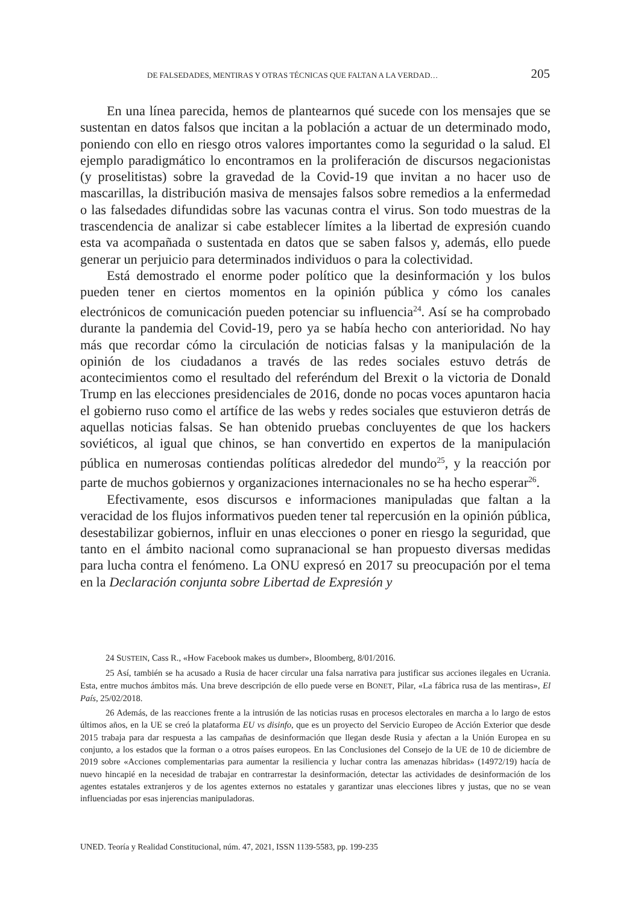DE FALSEDADES, MENTIRAS Y OTRAS TÉCNICAS QUE FALTAN A LA VERDAD… 205
En una línea parecida, hemos de plantearnos qué sucede con los mensajes que se sustentan en datos falsos que incitan a la población a actuar de un determinado modo, poniendo con ello en riesgo otros valores importantes como la seguridad o la salud. El ejemplo paradigmático lo encontramos en la proliferación de discursos negacionistas (y proselitistas) sobre la gravedad de la Covid-19 que invitan a no hacer uso de mascarillas, la distribución masiva de mensajes falsos sobre remedios a la enfermedad o las falsedades difundidas sobre las vacunas contra el virus. Son todo muestras de la trascendencia de analizar si cabe establecer límites a la libertad de expresión cuando esta va acompañada o sustentada en datos que se saben falsos y, además, ello puede generar un perjuicio para determinados individuos o para la colectividad.
Está demostrado el enorme poder político que la desinformación y los bulos pueden tener en ciertos momentos en la opinión pública y cómo los canales electrónicos de comunicación pueden potenciar su influencia<sup>24</sup>. Así se ha comprobado durante la pandemia del Covid-19, pero ya se había hecho con anterioridad. No hay más que recordar cómo la circulación de noticias falsas y la manipulación de la opinión de los ciudadanos a través de las redes sociales estuvo detrás de acontecimientos como el resultado del referéndum del Brexit o la victoria de Donald Trump en las elecciones presidenciales de 2016, donde no pocas voces apuntaron hacia el gobierno ruso como el artífice de las webs y redes sociales que estuvieron detrás de aquellas noticias falsas. Se han obtenido pruebas concluyentes de que los hackers soviéticos, al igual que chinos, se han convertido en expertos de la manipulación pública en numerosas contiendas políticas alrededor del mundo<sup>25</sup>, y la reacción por parte de muchos gobiernos y organizaciones internacionales no se ha hecho esperar<sup>26</sup>.
Efectivamente, esos discursos e informaciones manipuladas que faltan a la veracidad de los flujos informativos pueden tener tal repercusión en la opinión pública, desestabilizar gobiernos, influir en unas elecciones o poner en riesgo la seguridad, que tanto en el ámbito nacional como supranacional se han propuesto diversas medidas para lucha contra el fenómeno. La ONU expresó en 2017 su preocupación por el tema en la Declaración conjunta sobre Libertad de Expresión y
24 SUSTEIN, Cass R., «How Facebook makes us dumber», Bloomberg, 8/01/2016.
25 Así, también se ha acusado a Rusia de hacer circular una falsa narrativa para justificar sus acciones ilegales en Ucrania. Esta, entre muchos ámbitos más. Una breve descripción de ello puede verse en BONET, Pilar, «La fábrica rusa de las mentiras», El País, 25/02/2018.
26 Además, de las reacciones frente a la intrusión de las noticias rusas en procesos electorales en marcha a lo largo de estos últimos años, en la UE se creó la plataforma EU vs disinfo, que es un proyecto del Servicio Europeo de Acción Exterior que desde 2015 trabaja para dar respuesta a las campañas de desinformación que llegan desde Rusia y afectan a la Unión Europea en su conjunto, a los estados que la forman o a otros países europeos. En las Conclusiones del Consejo de la UE de 10 de diciembre de 2019 sobre «Acciones complementarias para aumentar la resiliencia y luchar contra las amenazas híbridas» (14972/19) hacía de nuevo hincapié en la necesidad de trabajar en contrarrestar la desinformación, detectar las actividades de desinformación de los agentes estatales extranjeros y de los agentes externos no estatales y garantizar unas elecciones libres y justas, que no se vean influenciadas por esas injerencias manipuladoras.
UNED. Teoría y Realidad Constitucional, núm. 47, 2021, ISSN 1139-5583, pp. 199-235